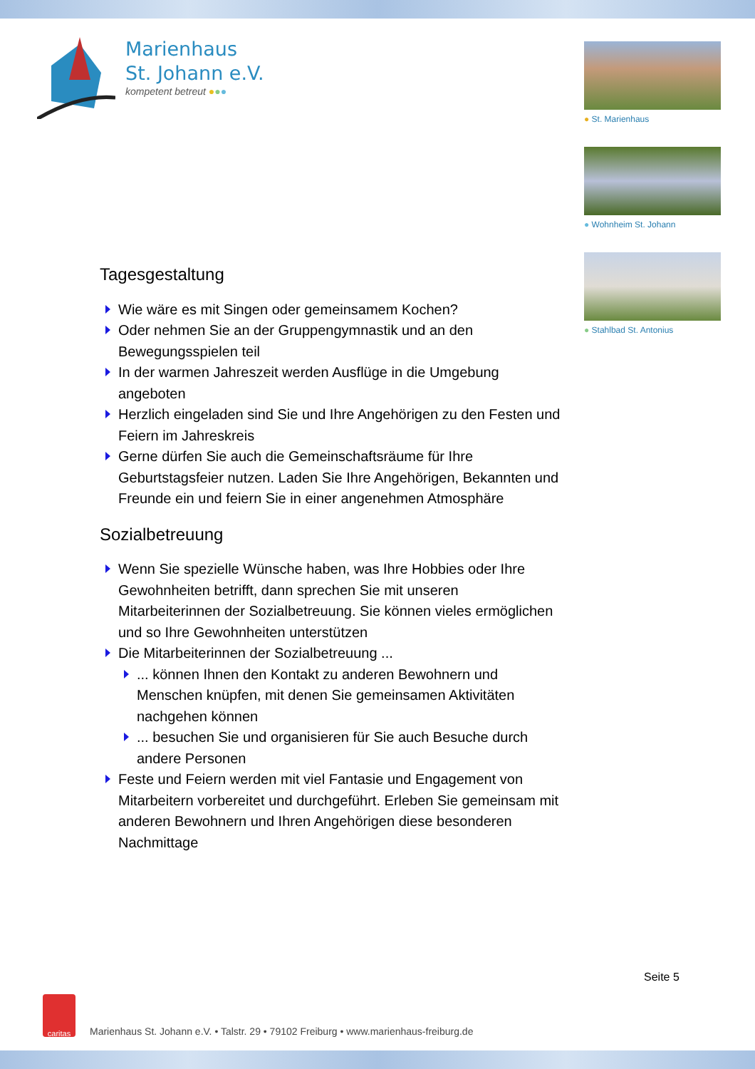Marienhaus
St. Johann e.V.
kompetent betreut ●●●
● St. Marienhaus
● Wohnheim St. Johann
● Stahlbad St. Antonius
Tagesgestaltung
Wie wäre es mit Singen oder gemeinsamem Kochen?
Oder nehmen Sie an der Gruppengymnastik und an den Bewegungsspielen teil
In der warmen Jahreszeit werden Ausflüge in die Umgebung angeboten
Herzlich eingeladen sind Sie und Ihre Angehörigen zu den Festen und Feiern im Jahreskreis
Gerne dürfen Sie auch die Gemeinschaftsräume für Ihre Geburtstagsfeier nutzen. Laden Sie Ihre Angehörigen, Bekannten und Freunde ein und feiern Sie in einer angenehmen Atmosphäre
Sozialbetreuung
Wenn Sie spezielle Wünsche haben, was Ihre Hobbies oder Ihre Gewohnheiten betrifft, dann sprechen Sie mit unseren Mitarbeiterinnen der Sozialbetreuung. Sie können vieles ermöglichen und so Ihre Gewohnheiten unterstützen
Die Mitarbeiterinnen der Sozialbetreuung ...
... können Ihnen den Kontakt zu anderen Bewohnern und Menschen knüpfen, mit denen Sie gemeinsamen Aktivitäten nachgehen können
... besuchen Sie und organisieren für Sie auch Besuche durch andere Personen
Feste und Feiern werden mit viel Fantasie und Engagement von Mitarbeitern vorbereitet und durchgeführt. Erleben Sie gemeinsam mit anderen Bewohnern und Ihren Angehörigen diese besonderen Nachmittage
Seite 5
caritas
Marienhaus St. Johann e.V. • Talstr. 29 • 79102 Freiburg • www.marienhaus-freiburg.de